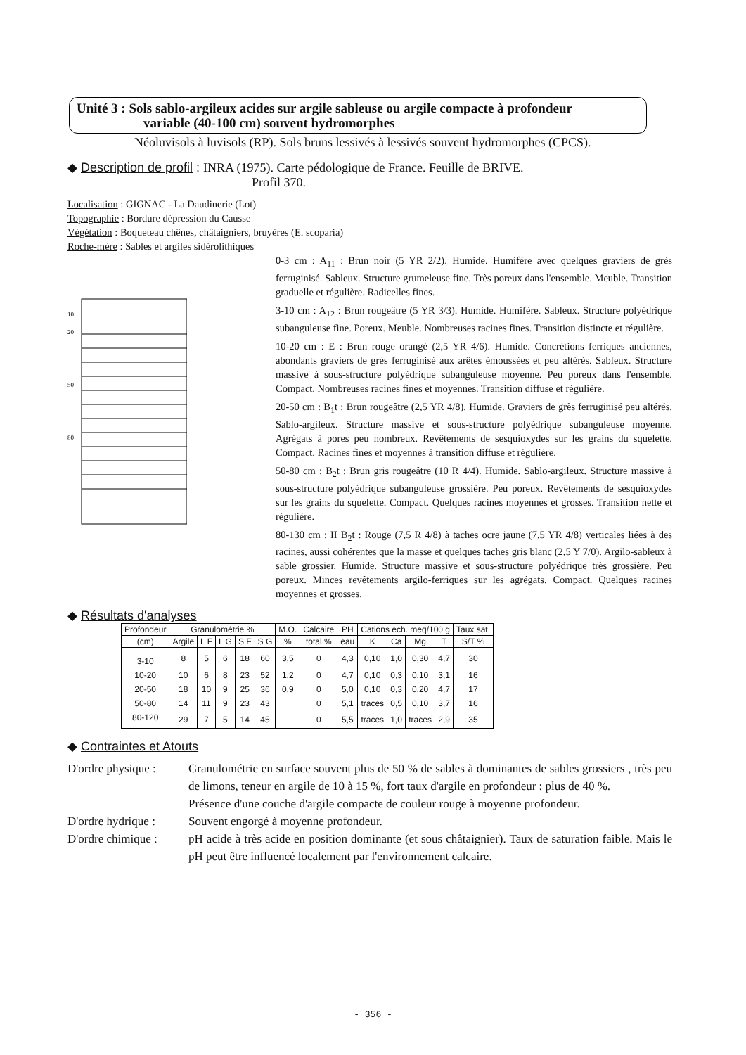Unité 3 : Sols sablo-argileux acides sur argile sableuse ou argile compacte à profondeur
variable (40-100 cm) souvent hydromorphes
Néoluvisols à luvisols (RP). Sols bruns lessivés à lessivés souvent hydromorphes (CPCS).
◆ Description de profil : INRA (1975). Carte pédologique de France. Feuille de BRIVE.
Profil 370.
Localisation : GIGNAC - La Daudinerie (Lot)
Topographie : Bordure dépression du Causse
Végétation : Boqueteau chênes, châtaigniers, bruyères (E. scoparia)
Roche-mère : Sables et argiles sidérolithiques
10
20
50
80
0-3 cm : A<sub>11</sub> : Brun noir (5 YR 2/2). Humide. Humifère avec quelques graviers de grès ferruginisé. Sableux. Structure grumeleuse fine. Très poreux dans l'ensemble. Meuble. Transition graduelle et régulière. Radicelles fines.
3-10 cm : A<sub>12</sub> : Brun rougeâtre (5 YR 3/3). Humide. Humifère. Sableux. Structure polyédrique subanguleuse fine. Poreux. Meuble. Nombreuses racines fines. Transition distincte et régulière.
10-20 cm : E : Brun rouge orangé (2,5 YR 4/6). Humide. Concrétions ferriques anciennes, abondants graviers de grès ferruginisé aux arêtes émoussées et peu altérés. Sableux. Structure massive à sous-structure polyédrique subanguleuse moyenne. Peu poreux dans l'ensemble. Compact. Nombreuses racines fines et moyennes. Transition diffuse et régulière.
20-50 cm : B<sub>1</sub>t : Brun rougeâtre (2,5 YR 4/8). Humide. Graviers de grès ferruginisé peu altérés. Sablo-argileux. Structure massive et sous-structure polyédrique subanguleuse moyenne. Agrégats à pores peu nombreux. Revêtements de sesquioxydes sur les grains du squelette. Compact. Racines fines et moyennes à transition diffuse et régulière.
50-80 cm : B<sub>2</sub>t : Brun gris rougeâtre (10 R 4/4). Humide. Sablo-argileux. Structure massive à sous-structure polyédrique subanguleuse grossière. Peu poreux. Revêtements de sesquioxydes sur les grains du squelette. Compact. Quelques racines moyennes et grosses. Transition nette et régulière.
80-130 cm : II B<sub>2</sub>t : Rouge (7,5 R 4/8) à taches ocre jaune (7,5 YR 4/8) verticales liées à des racines, aussi cohérentes que la masse et quelques taches gris blanc (2,5 Y 7/0). Argilo-sableux à sable grossier. Humide. Structure massive et sous-structure polyédrique très grossière. Peu poreux. Minces revêtements argilo-ferriques sur les agrégats. Compact. Quelques racines moyennes et grosses.
◆ Résultats d'analyses
| Profondeur | Granulométrie % | | | | | M.O. | Calcaire | PH | Cations ech. meq/100 g | | | | Taux sat. |
| --- | --- | --- | --- | --- | --- | --- | --- | --- | --- | --- | --- | --- | --- |
| (cm) | Argile | L F | L G | S F | S G | % | total % | eau | K | Ca | Mg | T | S/T % |
| 3-10 | 8 | 5 | 6 | 18 | 60 | 3,5 | 0 | 4,3 | 0,10 | 1,0 | 0,30 | 4,7 | 30 |
| 10-20 | 10 | 6 | 8 | 23 | 52 | 1,2 | 0 | 4,7 | 0,10 | 0,3 | 0,10 | 3,1 | 16 |
| 20-50 | 18 | 10 | 9 | 25 | 36 | 0,9 | 0 | 5,0 | 0,10 | 0,3 | 0,20 | 4,7 | 17 |
| 50-80 | 14 | 11 | 9 | 23 | 43 | | 0 | 5,1 | traces | 0,5 | 0,10 | 3,7 | 16 |
| 80-120 | 29 | 7 | 5 | 14 | 45 | | 0 | 5,5 | traces | 1,0 | traces | 2,9 | 35 |
◆ Contraintes et Atouts
D'ordre physique :
Granulométrie en surface souvent plus de 50 % de sables à dominantes de sables grossiers , très peu de limons, teneur en argile de 10 à 15 %, fort taux d'argile en profondeur : plus de 40 %.
Présence d'une couche d'argile compacte de couleur rouge à moyenne profondeur.
D'ordre hydrique :
Souvent engorgé à moyenne profondeur.
D'ordre chimique :
pH acide à très acide en position dominante (et sous châtaignier). Taux de saturation faible. Mais le pH peut être influencé localement par l'environnement calcaire.
- 356 -